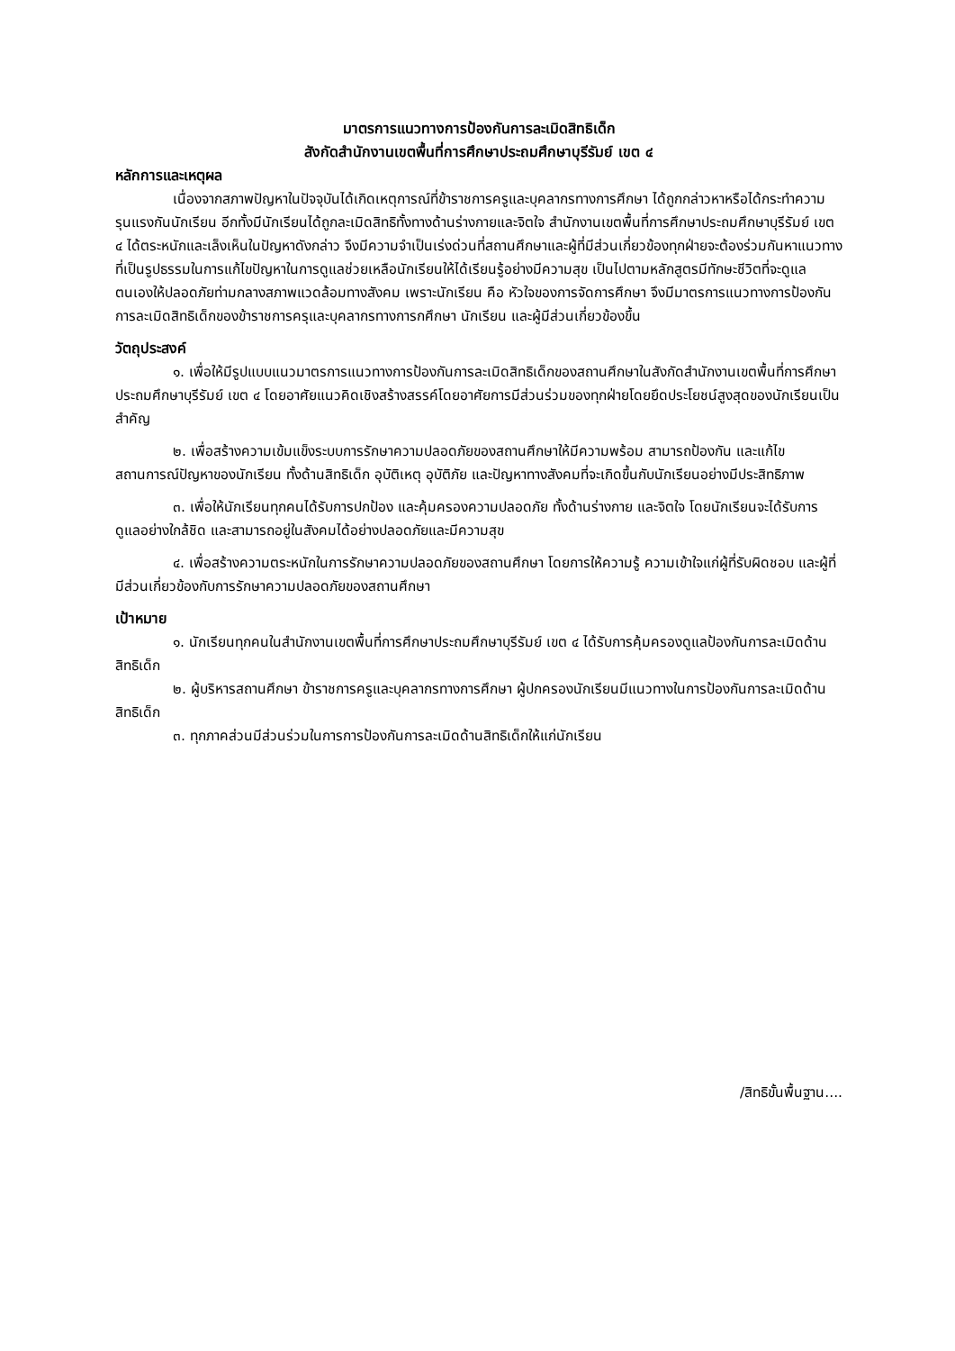มาตรการแนวทางการป้องกันการละเมิดสิทธิเด็ก
สังกัดสำนักงานเขตพื้นที่การศึกษาประถมศึกษาบุรีรัมย์ เขต ๔
หลักการและเหตุผล
เนื่องจากสภาพปัญหาในปัจจุบันได้เกิดเหตุการณ์ที่ข้าราชการครูและบุคลากรทางการศึกษา ได้ถูกกล่าวหาหรือได้กระทำความรุนแรงกันนักเรียน อีกทั้งมีนักเรียนได้ถูกละเมิดสิทธิทั้งทางด้านร่างกายและจิตใจ สำนักงานเขตพื้นที่การศึกษาประถมศึกษาบุรีรัมย์ เขต ๔ ได้ตระหนักและเล็งเห็นในปัญหาดังกล่าว จึงมีความจำเป็นเร่งด่วนที่สถานศึกษาและผู้ที่มีส่วนเกี่ยวข้องทุกฝ่ายจะต้องร่วมกันหาแนวทางที่เป็นรูปธรรมในการแก้ไขปัญหาในการดูแลช่วยเหลือนักเรียนให้ได้เรียนรู้อย่างมีความสุข เป็นไปตามหลักสูตรมีทักษะชีวิตที่จะดูแลตนเองให้ปลอดภัยท่ามกลางสภาพแวดล้อมทางสังคม เพราะนักเรียน คือ หัวใจของการจัดการศึกษา จึงมีมาตรการแนวทางการป้องกันการละเมิดสิทธิเด็กของข้าราชการครุและบุคลากรทางการกศึกษา นักเรียน และผู้มีส่วนเกี่ยวข้องขึ้น
วัตถุประสงค์
๑. เพื่อให้มีรูปแบบแนวมาตรการแนวทางการป้องกันการละเมิดสิทธิเด็กของสถานศึกษาในสังกัดสำนักงานเขตพื้นที่การศึกษาประถมศึกษาบุรีรัมย์ เขต ๔ โดยอาศัยแนวคิดเชิงสร้างสรรค์โดยอาศัยการมีส่วนร่วมของทุกฝ่ายโดยยึดประโยชน์สูงสุดของนักเรียนเป็นสำคัญ
๒. เพื่อสร้างความเข้มแข็งระบบการรักษาความปลอดภัยของสถานศึกษาให้มีความพร้อม สามารถป้องกัน และแก้ไขสถานการณ์ปัญหาของนักเรียน ทั้งด้านสิทธิเด็ก อุบัติเหตุ อุบัติภัย และปัญหาทางสังคมที่จะเกิดขึ้นกับนักเรียนอย่างมีประสิทธิภาพ
๓. เพื่อให้นักเรียนทุกคนได้รับการปกป้อง และคุ้มครองความปลอดภัย ทั้งด้านร่างกาย และจิตใจ โดยนักเรียนจะได้รับการดูแลอย่างใกล้ชิด และสามารถอยู่ในสังคมได้อย่างปลอดภัยและมีความสุข
๔. เพื่อสร้างความตระหนักในการรักษาความปลอดภัยของสถานศึกษา โดยการให้ความรู้ ความเข้าใจแก่ผู้ที่รับผิดชอบ และผู้ที่มีส่วนเกี่ยวข้องกับการรักษาความปลอดภัยของสถานศึกษา
เป้าหมาย
๑. นักเรียนทุกคนในสำนักงานเขตพื้นที่การศึกษาประถมศึกษาบุรีรัมย์ เขต ๔ ได้รับการคุ้มครองดูแลป้องกันการละเมิดด้านสิทธิเด็ก
๒. ผู้บริหารสถานศึกษา ข้าราชการครูและบุคลากรทางการศึกษา ผู้ปกครองนักเรียนมีแนวทางในการป้องกันการละเมิดด้านสิทธิเด็ก
๓. ทุกภาคส่วนมีส่วนร่วมในการการป้องกันการละเมิดด้านสิทธิเด็กให้แก่นักเรียน
/สิทธิขั้นพื้นฐาน....